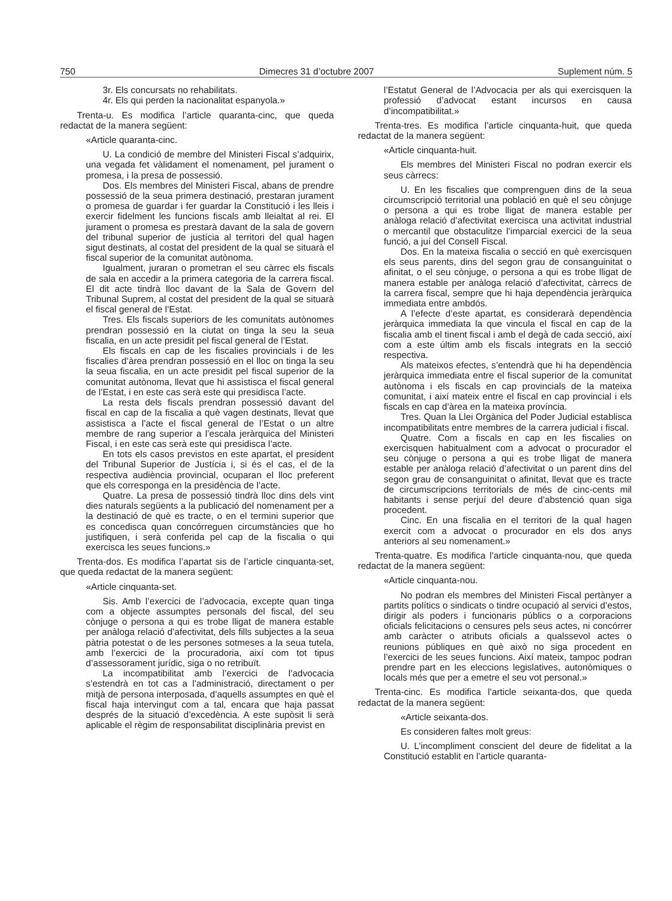750 Dimecres 31 d’octubre 2007 Suplement núm. 5
3r. Els concursats no rehabilitats.
4r. Els qui perden la nacionalitat espanyola.»
Trenta-u. Es modifica l’article quaranta-cinc, que queda redactat de la manera següent:
«Article quaranta-cinc.
U. La condició de membre del Ministeri Fiscal s’adquirix, una vegada fet vàlidament el nomenament, pel jurament o promesa, i la presa de possessió.
Dos. Els membres del Ministeri Fiscal, abans de prendre possessió de la seua primera destinació, prestaran jurament o promesa de guardar i fer guardar la Constitució i les lleis i exercir fidelment les funcions fiscals amb lleialtat al rei. El jurament o promesa es prestarà davant de la sala de govern del tribunal superior de justícia al territori del qual hagen sigut destinats, al costat del president de la qual se situarà el fiscal superior de la comunitat autònoma.
Igualment, juraran o prometran el seu càrrec els fiscals de sala en accedir a la primera categoria de la carrera fiscal. El dit acte tindrà lloc davant de la Sala de Govern del Tribunal Suprem, al costat del president de la qual se situarà el fiscal general de l’Estat.
Tres. Els fiscals superiors de les comunitats autònomes prendran possessió en la ciutat on tinga la seu la seua fiscalia, en un acte presidit pel fiscal general de l’Estat.
Els fiscals en cap de les fiscalies provincials i de les fiscalies d’àrea prendran possessió en el lloc on tinga la seu la seua fiscalia, en un acte presidit pel fiscal superior de la comunitat autònoma, llevat que hi assistisca el fiscal general de l’Estat, i en este cas serà este qui presidisca l’acte.
La resta dels fiscals prendran possessió davant del fiscal en cap de la fiscalia a què vagen destinats, llevat que assistisca a l’acte el fiscal general de l’Estat o un altre membre de rang superior a l’escala jeràrquica del Ministeri Fiscal, i en este cas serà este qui presidisca l’acte.
En tots els casos previstos en este apartat, el president del Tribunal Superior de Justícia i, si és el cas, el de la respectiva audiència provincial, ocuparan el lloc preferent que els corresponga en la presidència de l’acte.
Quatre. La presa de possessió tindrà lloc dins dels vint dies naturals següents a la publicació del nomenament per a la destinació de què es tracte, o en el termini superior que es concedisca quan concórreguen circumstàncies que ho justifiquen, i serà conferida pel cap de la fiscalia o qui exercisca les seues funcions.»
Trenta-dos. Es modifica l’apartat sis de l’article cinquanta-set, que queda redactat de la manera següent:
«Article cinquanta-set.
Sis. Amb l’exercici de l’advocacia, excepte quan tinga com a objecte assumptes personals del fiscal, del seu cònjuge o persona a qui es trobe lligat de manera estable per anàloga relació d’afectivitat, dels fills subjectes a la seua pàtria potestat o de les persones sotmeses a la seua tutela, amb l’exercici de la procuradoria, així com tot tipus d’assessorament jurídic, siga o no retribuït.
La incompatibilitat amb l’exercici de l’advocacia s’estendrà en tot cas a l’administració, directament o per mitjà de persona interposada, d’aquells assumptes en què el fiscal haja intervingut com a tal, encara que haja passat després de la situació d’excedència. A este supòsit li serà aplicable el règim de responsabilitat disciplinària previst en
l’Estatut General de l’Advocacia per als qui exercisquen la professió d’advocat estant incursos en causa d’incompatibilitat.»
Trenta-tres. Es modifica l’article cinquanta-huit, que queda redactat de la manera següent:
«Article cinquanta-huit.
Els membres del Ministeri Fiscal no podran exercir els seus càrrecs:
U. En les fiscalies que comprenguen dins de la seua circumscripció territorial una població en què el seu cònjuge o persona a qui es trobe lligat de manera estable per anàloga relació d’afectivitat exercisca una activitat industrial o mercantil que obstaculitze l’imparcial exercici de la seua funció, a juí del Consell Fiscal.
Dos. En la mateixa fiscalia o secció en què exercisquen els seus parents, dins del segon grau de consanguinitat o afinitat, o el seu cònjuge, o persona a qui es trobe lligat de manera estable per anàloga relació d’afectivitat, càrrecs de la carrera fiscal, sempre que hi haja dependència jeràrquica immediata entre ambdós.
A l’efecte d’este apartat, es considerarà dependència jeràrquica immediata la que vincula el fiscal en cap de la fiscalia amb el tinent fiscal i amb el degà de cada secció, així com a este últim amb els fiscals integrats en la secció respectiva.
Als mateixos efectes, s’entendrà que hi ha dependència jeràrquica immediata entre el fiscal superior de la comunitat autònoma i els fiscals en cap provincials de la mateixa comunitat, i així mateix entre el fiscal en cap provincial i els fiscals en cap d’àrea en la mateixa província.
Tres. Quan la Llei Orgànica del Poder Judicial establisca incompatibilitats entre membres de la carrera judicial i fiscal.
Quatre. Com a fiscals en cap en les fiscalies on exercisquen habitualment com a advocat o procurador el seu cònjuge o persona a qui es trobe lligat de manera estable per anàloga relació d’afectivitat o un parent dins del segon grau de consanguinitat o afinitat, llevat que es tracte de circumscripcions territorials de més de cinc-cents mil habitants i sense perjuí del deure d’abstenció quan siga procedent.
Cinc. En una fiscalia en el territori de la qual hagen exercit com a advocat o procurador en els dos anys anteriors al seu nomenament.»
Trenta-quatre. Es modifica l’article cinquanta-nou, que queda redactat de la manera següent:
«Article cinquanta-nou.
No podran els membres del Ministeri Fiscal pertànyer a partits polítics o sindicats o tindre ocupació al servici d’estos, dirigir als poders i funcionaris públics o a corporacions oficials felicitacions o censures pels seus actes, ni concórrer amb caràcter o atributs oficials a qualssevol actes o reunions públiques en què això no siga procedent en l’exercici de les seues funcions. Així mateix, tampoc podran prendre part en les eleccions legislatives, autonòmiques o locals més que per a emetre el seu vot personal.»
Trenta-cinc. Es modifica l’article seixanta-dos, que queda redactat de la manera següent:
«Article seixanta-dos.
Es consideren faltes molt greus:
U. L’incompliment conscient del deure de fidelitat a la Constitució establit en l’article quaranta-